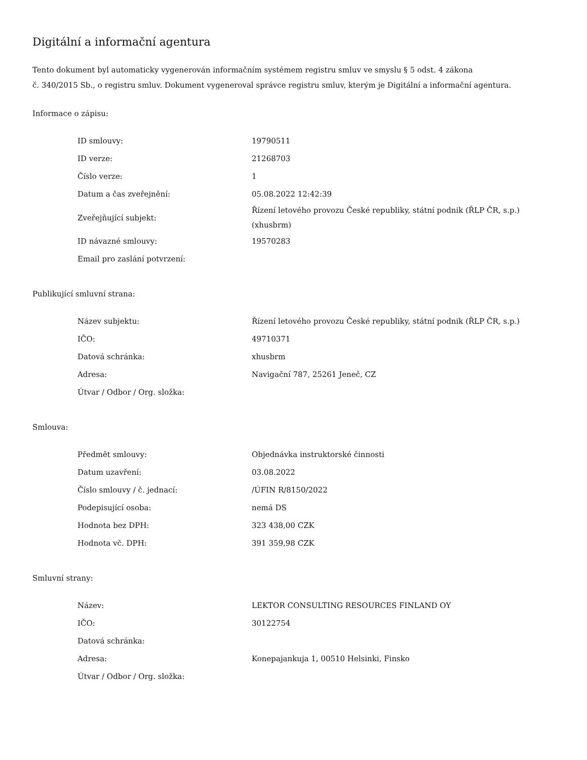Digitální a informační agentura
Tento dokument byl automaticky vygenerován informačním systémem registru smluv ve smyslu § 5 odst. 4 zákona
č. 340/2015 Sb., o registru smluv. Dokument vygeneroval správce registru smluv, kterým je Digitální a informační agentura.
Informace o zápisu:
| ID smlouvy: | 19790511 |
| ID verze: | 21268703 |
| Číslo verze: | 1 |
| Datum a čas zveřejnění: | 05.08.2022 12:42:39 |
| Zveřejňující subjekt: | Řízení letového provozu České republiky, státní podnik (ŘLP ČR, s.p.) (xhusbrm) |
| ID návazné smlouvy: | 19570283 |
| Email pro zaslání potvrzení: | |
Publikující smluvní strana:
| Název subjektu: | Řízení letového provozu České republiky, státní podnik (ŘLP ČR, s.p.) |
| IČO: | 49710371 |
| Datová schránka: | xhusbrm |
| Adresa: | Navigační 787, 25261 Jeneč, CZ |
| Útvar / Odbor / Org. složka: | |
Smlouva:
| Předmět smlouvy: | Objednávka instruktorské činnosti |
| Datum uzavření: | 03.08.2022 |
| Číslo smlouvy / č. jednací: | /ÚFIN R/8150/2022 |
| Podepisující osoba: | nemá DS |
| Hodnota bez DPH: | 323 438,00 CZK |
| Hodnota vč. DPH: | 391 359,98 CZK |
Smluvní strany:
| Název: | LEKTOR CONSULTING RESOURCES FINLAND OY |
| IČO: | 30122754 |
| Datová schránka: | |
| Adresa: | Konepajankuja 1, 00510 Helsinki, Finsko |
| Útvar / Odbor / Org. složka: | |